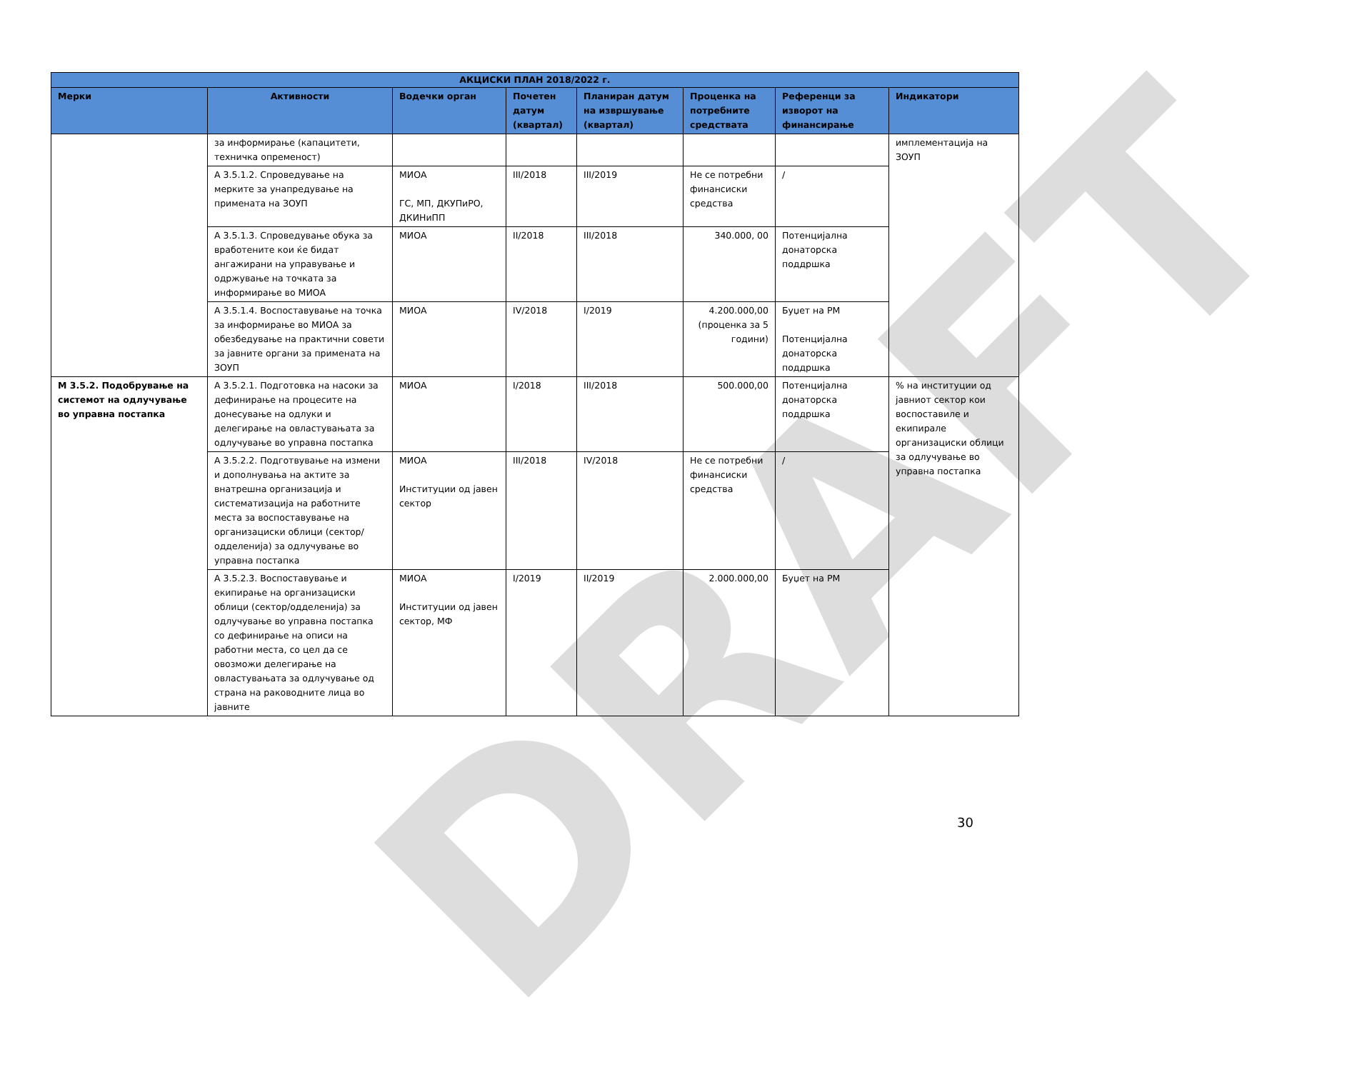DRAFT
| АКЦИСКИ ПЛАН 2018/2022 г. | | | | | | | |
| --- | --- | --- | --- | --- | --- | --- | --- |
| Мерки | Активности | Водечки орган | Почетен датум (квартал) | Планиран датум на извршување (квартал) | Проценка на потребните средствата | Референци за изворот на финансирање | Индикатори |
| | за информирање (капацитети, техничка опременост) | | | | | | имплементација на ЗОУП |
| | А 3.5.1.2. Спроведување на мерките за унапредување на примената на ЗОУП | МИОА ГС, МП, ДКУПиРО, ДКИНиПП | III/2018 | III/2019 | Не се потребни финансиски средства | / | |
| | А 3.5.1.3. Спроведување обука за вработените кои ќе бидат ангажирани на управување и одржување на точката за информирање во МИОА | МИОА | II/2018 | III/2018 | 340.000, 00 | Потенцијална донаторска поддршка | |
| | А 3.5.1.4. Воспоставување на точка за информирање во МИОА за обезбедување на практични совети за јавните органи за примената на ЗОУП | МИОА | IV/2018 | I/2019 | 4.200.000,00 (проценка за 5 години) | Буџет на РМ Потенцијална донаторска поддршка | |
| М 3.5.2. Подобрување на системот на одлучување во управна постапка | А 3.5.2.1. Подготовка на насоки за дефинирање на процесите на донесување на одлуки и делегирање на овластувањата за одлучување во управна постапка | МИОА | I/2018 | III/2018 | 500.000,00 | Потенцијална донаторска поддршка | % на институции од јавниот сектор кои воспоставиле и екипирале организациски облици за одлучување во управна постапка |
| | А 3.5.2.2. Подготвување на измени и дополнувања на актите за внатрешна организација и систематизација на работните места за воспоставување на организациски облици (сектор/одделенија) за одлучување во управна постапка | МИОА Институции од јавен сектор | III/2018 | IV/2018 | Не се потребни финансиски средства | / | |
| | А 3.5.2.3. Воспоставување и екипирање на организациски облици (сектор/одделенија) за одлучување во управна постапка со дефинирање на описи на работни места, со цел да се овозможи делегирање на овластувањата за одлучување од страна на раководните лица во јавните | МИОА Институции од јавен сектор, МФ | I/2019 | II/2019 | 2.000.000,00 | Буџет на РМ | |
30